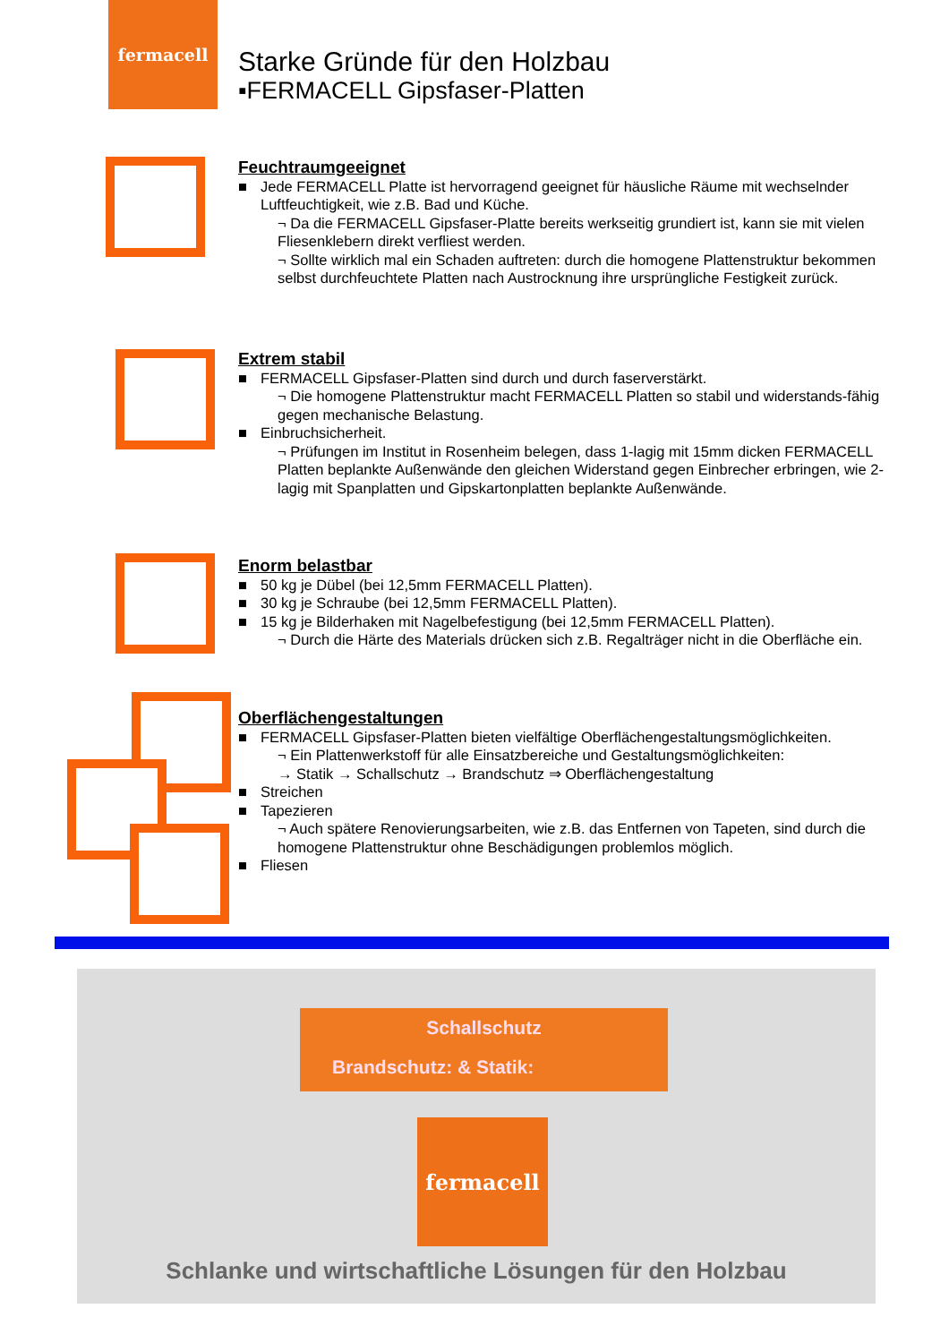fermacell
Starke Gründe für den Holzbau
▪FERMACELL Gipsfaser-Platten
Feuchtraumgeeignet
■ Jede FERMACELL Platte ist hervorragend geeignet für häusliche Räume mit wechselnder Luftfeuchtigkeit, wie z.B. Bad und Küche.
¬ Da die FERMACELL Gipsfaser-Platte bereits werkseitig grundiert ist, kann sie mit vielen Fliesenklebern direkt verfliest werden.
¬ Sollte wirklich mal ein Schaden auftreten: durch die homogene Plattenstruktur bekommen selbst durchfeuchtete Platten nach Austrocknung ihre ursprüngliche Festigkeit zurück.
Extrem stabil
■ FERMACELL Gipsfaser-Platten sind durch und durch faserverstärkt.
¬ Die homogene Plattenstruktur macht FERMACELL Platten so stabil und widerstands-fähig gegen mechanische Belastung.
■ Einbruchsicherheit.
¬ Prüfungen im Institut in Rosenheim belegen, dass 1-lagig mit 15mm dicken FERMACELL Platten beplankte Außenwände den gleichen Widerstand gegen Einbrecher erbringen, wie 2-lagig mit Spanplatten und Gipskartonplatten beplankte Außenwände.
Enorm belastbar
■ 50 kg je Dübel (bei 12,5mm FERMACELL Platten).
■ 30 kg je Schraube (bei 12,5mm FERMACELL Platten).
■ 15 kg je Bilderhaken mit Nagelbefestigung (bei 12,5mm FERMACELL Platten).
¬ Durch die Härte des Materials drücken sich z.B. Regalträger nicht in die Oberfläche ein.
Oberflächengestaltungen
■ FERMACELL Gipsfaser-Platten bieten vielfältige Oberflächengestaltungsmöglichkeiten.
¬ Ein Plattenwerkstoff für alle Einsatzbereiche und Gestaltungsmöglichkeiten:
→ Statik → Schallschutz → Brandschutz ⇒ Oberflächengestaltung
■ Streichen
■ Tapezieren
¬ Auch spätere Renovierungsarbeiten, wie z.B. das Entfernen von Tapeten, sind durch die homogene Plattenstruktur ohne Beschädigungen problemlos möglich.
■ Fliesen
Schallschutz
Brandschutz: & Statik:
fermacell
Schlanke und wirtschaftliche Lösungen für den Holzbau